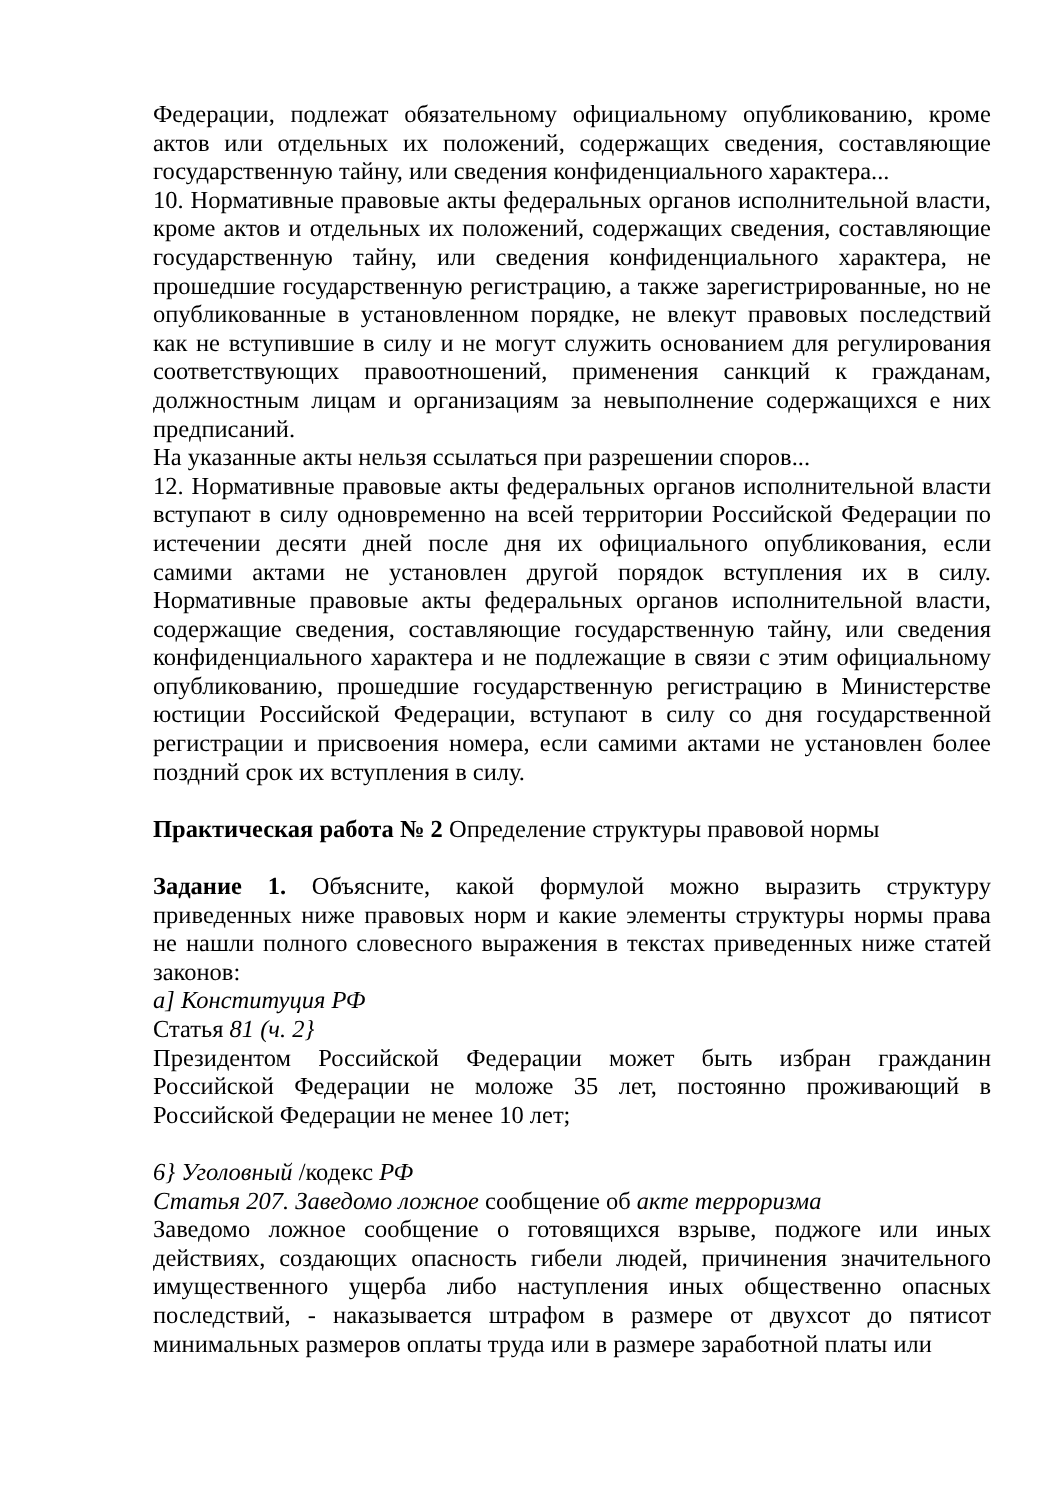Федерации, подлежат обязательному официальному опубликованию, кроме актов или отдельных их положений, содержащих сведения, составляющие государственную тайну, или сведения конфиденциального характера...
10. Нормативные правовые акты федеральных органов исполнительной власти, кроме актов и отдельных их положений, содержащих сведения, составляющие государственную тайну, или сведения конфиденциального характера, не прошедшие государственную регистрацию, а также зарегистрированные, но не опубликованные в установленном порядке, не влекут правовых последствий как не вступившие в силу и не могут служить основанием для регулирования соответствующих правоотношений, применения санкций к гражданам, должностным лицам и организациям за невыполнение содержащихся е них предписаний.
На указанные акты нельзя ссылаться при разрешении споров...
12. Нормативные правовые акты федеральных органов исполнительной власти вступают в силу одновременно на всей территории Российской Федерации по истечении десяти дней после дня их официального опубликования, если самими актами не установлен другой порядок вступления их в силу. Нормативные правовые акты федеральных органов исполнительной власти, содержащие сведения, составляющие государственную тайну, или сведения конфиденциального характера и не подлежащие в связи с этим официальному опубликованию, прошедшие государственную регистрацию в Министерстве юстиции Российской Федерации, вступают в силу со дня государственной регистрации и присвоения номера, если самими актами не установлен более поздний срок их вступления в силу.
Практическая работа № 2 Определение структуры правовой нормы
Задание 1. Объясните, какой формулой можно выразить структуру приведенных ниже правовых норм и какие элементы структуры нормы права не нашли полного словесного выражения в текстах приведенных ниже статей законов:
а] Конституция РФ
Статья 81 (ч. 2}
Президентом Российской Федерации может быть избран гражданин Российской Федерации не моложе 35 лет, постоянно проживающий в Российской Федерации не менее 10 лет;
6} Уголовный /кодекс РФ
Статья 207. Заведомо ложное сообщение об акте терроризма
Заведомо ложное сообщение о готовящихся взрыве, поджоге или иных действиях, создающих опасность гибели людей, причинения значительного имущественного ущерба либо наступления иных общественно опасных последствий, - наказывается штрафом в размере от двухсот до пятисот минимальных размеров оплаты труда или в размере заработной платы или